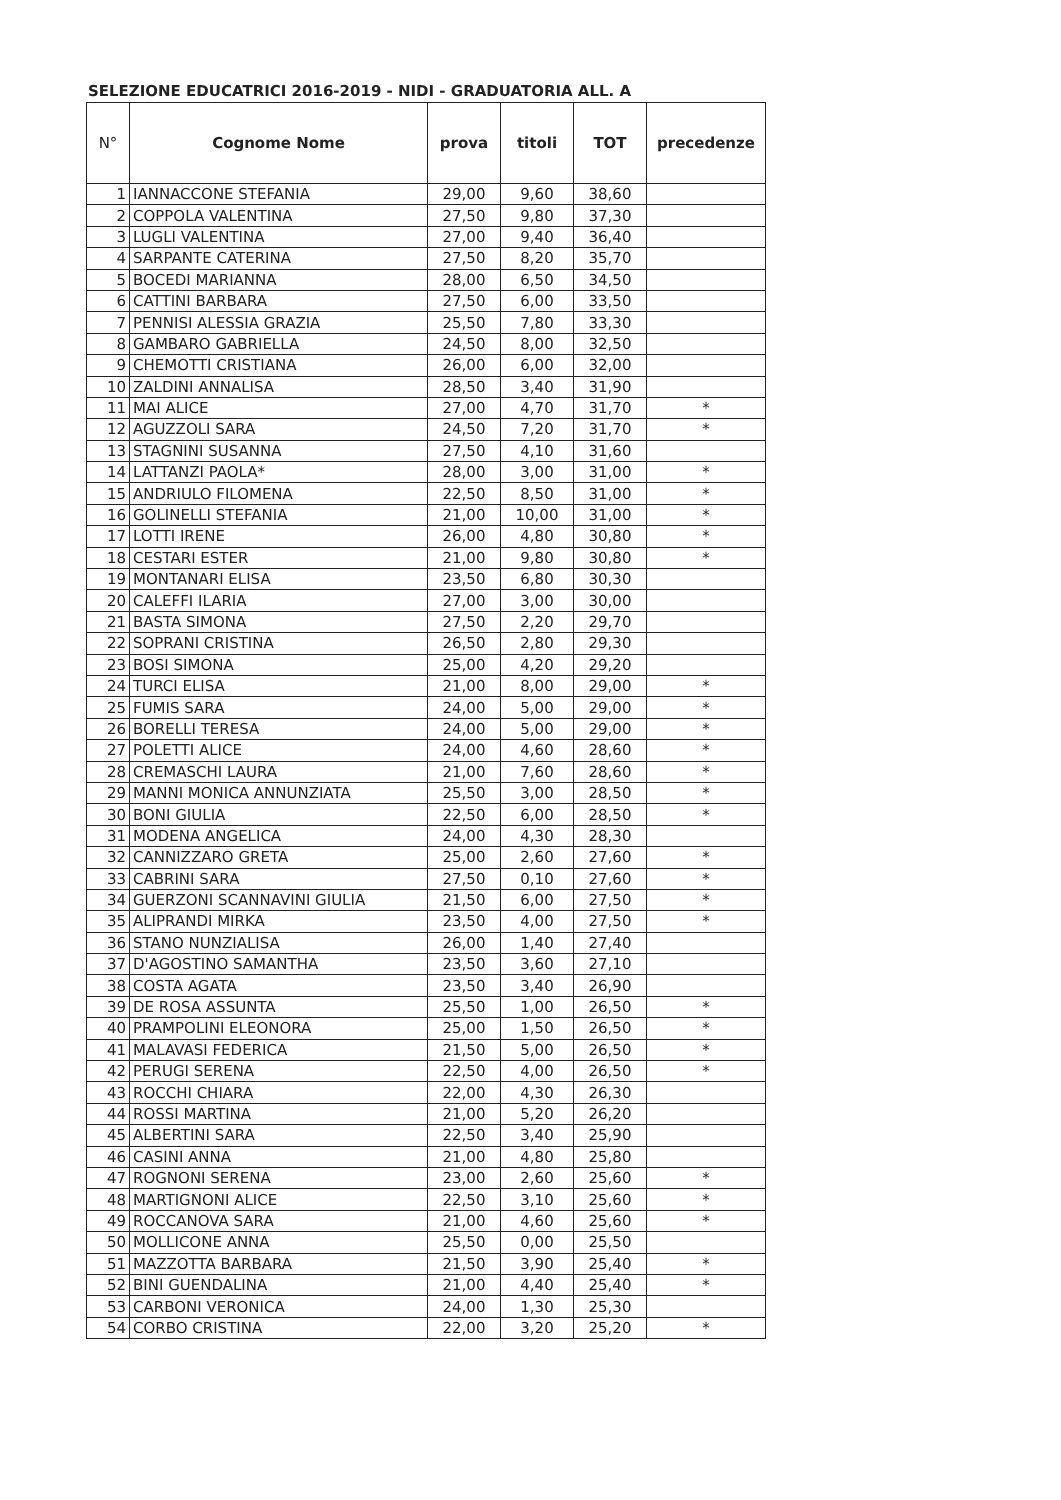SELEZIONE EDUCATRICI 2016-2019 - NIDI - GRADUATORIA ALL. A
| N° | Cognome Nome | prova | titoli | TOT | precedenze |
| --- | --- | --- | --- | --- | --- |
| 1 | IANNACCONE STEFANIA | 29,00 | 9,60 | 38,60 | |
| 2 | COPPOLA VALENTINA | 27,50 | 9,80 | 37,30 | |
| 3 | LUGLI VALENTINA | 27,00 | 9,40 | 36,40 | |
| 4 | SARPANTE CATERINA | 27,50 | 8,20 | 35,70 | |
| 5 | BOCEDI MARIANNA | 28,00 | 6,50 | 34,50 | |
| 6 | CATTINI BARBARA | 27,50 | 6,00 | 33,50 | |
| 7 | PENNISI ALESSIA GRAZIA | 25,50 | 7,80 | 33,30 | |
| 8 | GAMBARO GABRIELLA | 24,50 | 8,00 | 32,50 | |
| 9 | CHEMOTTI CRISTIANA | 26,00 | 6,00 | 32,00 | |
| 10 | ZALDINI ANNALISA | 28,50 | 3,40 | 31,90 | |
| 11 | MAI ALICE | 27,00 | 4,70 | 31,70 | * |
| 12 | AGUZZOLI SARA | 24,50 | 7,20 | 31,70 | * |
| 13 | STAGNINI SUSANNA | 27,50 | 4,10 | 31,60 | |
| 14 | LATTANZI PAOLA* | 28,00 | 3,00 | 31,00 | * |
| 15 | ANDRIULO FILOMENA | 22,50 | 8,50 | 31,00 | * |
| 16 | GOLINELLI STEFANIA | 21,00 | 10,00 | 31,00 | * |
| 17 | LOTTI IRENE | 26,00 | 4,80 | 30,80 | * |
| 18 | CESTARI ESTER | 21,00 | 9,80 | 30,80 | * |
| 19 | MONTANARI ELISA | 23,50 | 6,80 | 30,30 | |
| 20 | CALEFFI ILARIA | 27,00 | 3,00 | 30,00 | |
| 21 | BASTA SIMONA | 27,50 | 2,20 | 29,70 | |
| 22 | SOPRANI CRISTINA | 26,50 | 2,80 | 29,30 | |
| 23 | BOSI SIMONA | 25,00 | 4,20 | 29,20 | |
| 24 | TURCI ELISA | 21,00 | 8,00 | 29,00 | * |
| 25 | FUMIS SARA | 24,00 | 5,00 | 29,00 | * |
| 26 | BORELLI TERESA | 24,00 | 5,00 | 29,00 | * |
| 27 | POLETTI ALICE | 24,00 | 4,60 | 28,60 | * |
| 28 | CREMASCHI LAURA | 21,00 | 7,60 | 28,60 | * |
| 29 | MANNI MONICA ANNUNZIATA | 25,50 | 3,00 | 28,50 | * |
| 30 | BONI GIULIA | 22,50 | 6,00 | 28,50 | * |
| 31 | MODENA ANGELICA | 24,00 | 4,30 | 28,30 | |
| 32 | CANNIZZARO GRETA | 25,00 | 2,60 | 27,60 | * |
| 33 | CABRINI SARA | 27,50 | 0,10 | 27,60 | * |
| 34 | GUERZONI SCANNAVINI GIULIA | 21,50 | 6,00 | 27,50 | * |
| 35 | ALIPRANDI MIRKA | 23,50 | 4,00 | 27,50 | * |
| 36 | STANO NUNZIALISA | 26,00 | 1,40 | 27,40 | |
| 37 | D'AGOSTINO SAMANTHA | 23,50 | 3,60 | 27,10 | |
| 38 | COSTA AGATA | 23,50 | 3,40 | 26,90 | |
| 39 | DE ROSA ASSUNTA | 25,50 | 1,00 | 26,50 | * |
| 40 | PRAMPOLINI ELEONORA | 25,00 | 1,50 | 26,50 | * |
| 41 | MALAVASI FEDERICA | 21,50 | 5,00 | 26,50 | * |
| 42 | PERUGI SERENA | 22,50 | 4,00 | 26,50 | * |
| 43 | ROCCHI CHIARA | 22,00 | 4,30 | 26,30 | |
| 44 | ROSSI MARTINA | 21,00 | 5,20 | 26,20 | |
| 45 | ALBERTINI SARA | 22,50 | 3,40 | 25,90 | |
| 46 | CASINI ANNA | 21,00 | 4,80 | 25,80 | |
| 47 | ROGNONI SERENA | 23,00 | 2,60 | 25,60 | * |
| 48 | MARTIGNONI ALICE | 22,50 | 3,10 | 25,60 | * |
| 49 | ROCCANOVA SARA | 21,00 | 4,60 | 25,60 | * |
| 50 | MOLLICONE ANNA | 25,50 | 0,00 | 25,50 | |
| 51 | MAZZOTTA BARBARA | 21,50 | 3,90 | 25,40 | * |
| 52 | BINI GUENDALINA | 21,00 | 4,40 | 25,40 | * |
| 53 | CARBONI VERONICA | 24,00 | 1,30 | 25,30 | |
| 54 | CORBO CRISTINA | 22,00 | 3,20 | 25,20 | * |